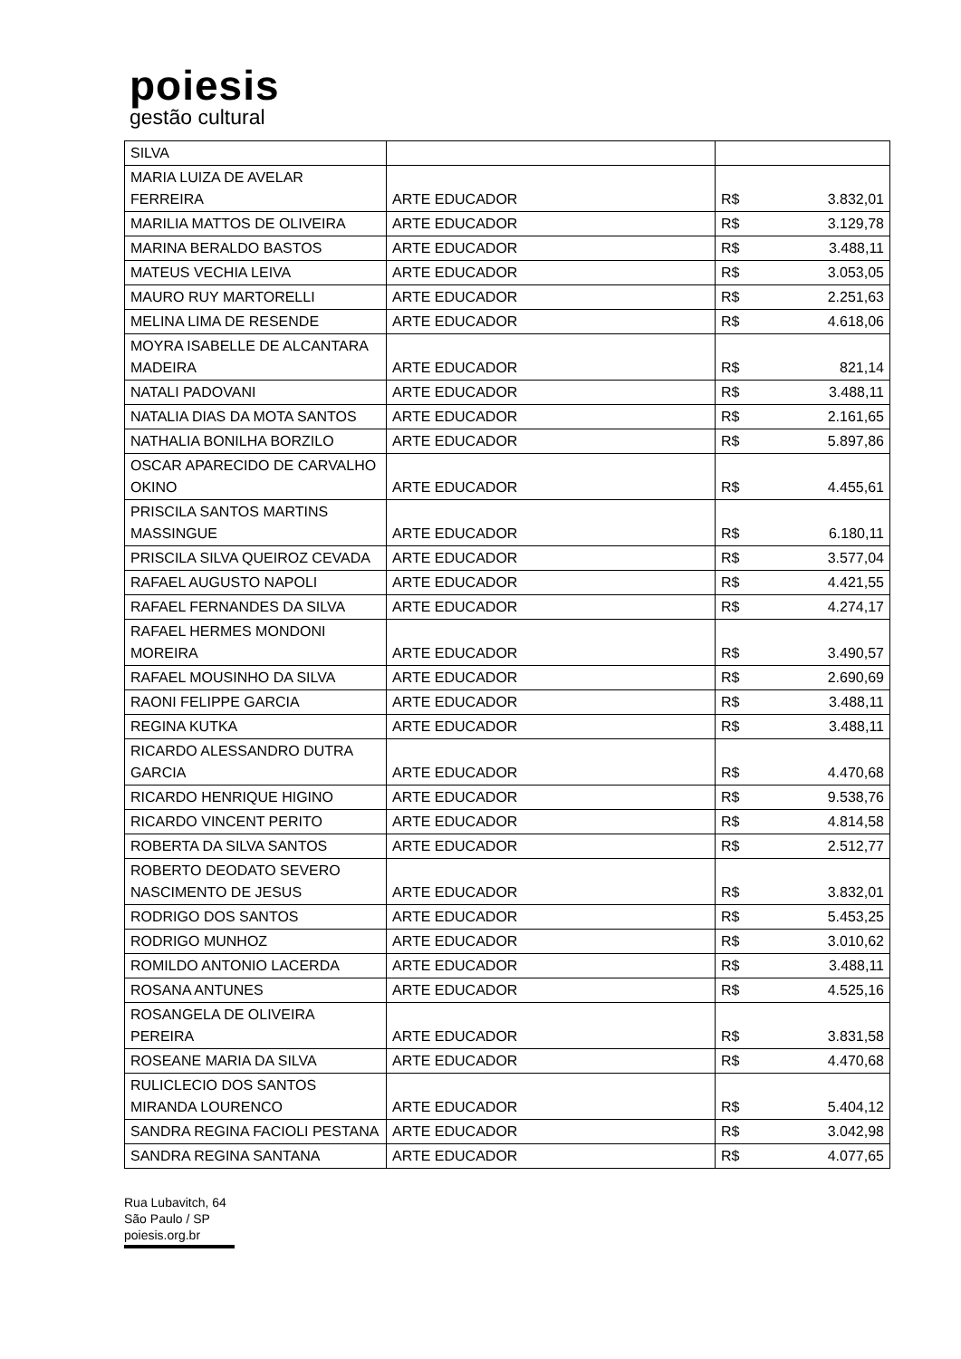poiesis
gestão cultural
| SILVA | | |
| MARIA LUIZA DE AVELAR FERREIRA | ARTE EDUCADOR | R$ 3.832,01 |
| MARILIA MATTOS DE OLIVEIRA | ARTE EDUCADOR | R$ 3.129,78 |
| MARINA BERALDO BASTOS | ARTE EDUCADOR | R$ 3.488,11 |
| MATEUS VECHIA LEIVA | ARTE EDUCADOR | R$ 3.053,05 |
| MAURO RUY MARTORELLI | ARTE EDUCADOR | R$ 2.251,63 |
| MELINA LIMA DE RESENDE | ARTE EDUCADOR | R$ 4.618,06 |
| MOYRA ISABELLE DE ALCANTARA MADEIRA | ARTE EDUCADOR | R$ 821,14 |
| NATALI PADOVANI | ARTE EDUCADOR | R$ 3.488,11 |
| NATALIA DIAS DA MOTA SANTOS | ARTE EDUCADOR | R$ 2.161,65 |
| NATHALIA BONILHA BORZILO | ARTE EDUCADOR | R$ 5.897,86 |
| OSCAR APARECIDO DE CARVALHO OKINO | ARTE EDUCADOR | R$ 4.455,61 |
| PRISCILA SANTOS MARTINS MASSINGUE | ARTE EDUCADOR | R$ 6.180,11 |
| PRISCILA SILVA QUEIROZ CEVADA | ARTE EDUCADOR | R$ 3.577,04 |
| RAFAEL AUGUSTO NAPOLI | ARTE EDUCADOR | R$ 4.421,55 |
| RAFAEL FERNANDES DA SILVA | ARTE EDUCADOR | R$ 4.274,17 |
| RAFAEL HERMES MONDONI MOREIRA | ARTE EDUCADOR | R$ 3.490,57 |
| RAFAEL MOUSINHO DA SILVA | ARTE EDUCADOR | R$ 2.690,69 |
| RAONI FELIPPE GARCIA | ARTE EDUCADOR | R$ 3.488,11 |
| REGINA KUTKA | ARTE EDUCADOR | R$ 3.488,11 |
| RICARDO ALESSANDRO DUTRA GARCIA | ARTE EDUCADOR | R$ 4.470,68 |
| RICARDO HENRIQUE HIGINO | ARTE EDUCADOR | R$ 9.538,76 |
| RICARDO VINCENT PERITO | ARTE EDUCADOR | R$ 4.814,58 |
| ROBERTA DA SILVA SANTOS | ARTE EDUCADOR | R$ 2.512,77 |
| ROBERTO DEODATO SEVERO NASCIMENTO DE JESUS | ARTE EDUCADOR | R$ 3.832,01 |
| RODRIGO DOS SANTOS | ARTE EDUCADOR | R$ 5.453,25 |
| RODRIGO MUNHOZ | ARTE EDUCADOR | R$ 3.010,62 |
| ROMILDO ANTONIO LACERDA | ARTE EDUCADOR | R$ 3.488,11 |
| ROSANA ANTUNES | ARTE EDUCADOR | R$ 4.525,16 |
| ROSANGELA DE OLIVEIRA PEREIRA | ARTE EDUCADOR | R$ 3.831,58 |
| ROSEANE MARIA DA SILVA | ARTE EDUCADOR | R$ 4.470,68 |
| RULICLECIO DOS SANTOS MIRANDA LOURENCO | ARTE EDUCADOR | R$ 5.404,12 |
| SANDRA REGINA FACIOLI PESTANA | ARTE EDUCADOR | R$ 3.042,98 |
| SANDRA REGINA SANTANA | ARTE EDUCADOR | R$ 4.077,65 |
Rua Lubavitch, 64
São Paulo / SP
poiesis.org.br